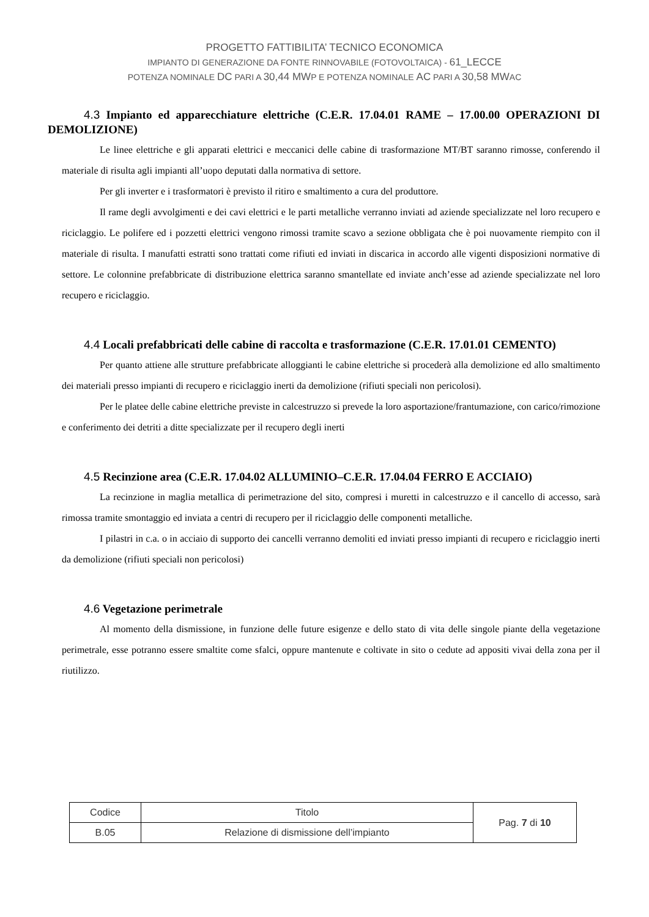PROGETTO FATTIBILITA’ TECNICO ECONOMICA
IMPIANTO DI GENERAZIONE DA FONTE RINNOVABILE (FOTOVOLTAICA) - 61_LECCE
POTENZA NOMINALE DC PARI A 30,44 MWP E POTENZA NOMINALE AC PARI A 30,58 MWAC
4.3 Impianto ed apparecchiature elettriche (C.E.R. 17.04.01 RAME – 17.00.00 OPERAZIONI DI DEMOLIZIONE)
Le linee elettriche e gli apparati elettrici e meccanici delle cabine di trasformazione MT/BT saranno rimosse, conferendo il materiale di risulta agli impianti all’uopo deputati dalla normativa di settore.
Per gli inverter e i trasformatori è previsto il ritiro e smaltimento a cura del produttore.
Il rame degli avvolgimenti e dei cavi elettrici e le parti metalliche verranno inviati ad aziende specializzate nel loro recupero e riciclaggio. Le polifere ed i pozzetti elettrici vengono rimossi tramite scavo a sezione obbligata che è poi nuovamente riempito con il materiale di risulta. I manufatti estratti sono trattati come rifiuti ed inviati in discarica in accordo alle vigenti disposizioni normative di settore. Le colonnine prefabbricate di distribuzione elettrica saranno smantellate ed inviate anch’esse ad aziende specializzate nel loro recupero e riciclaggio.
4.4 Locali prefabbricati delle cabine di raccolta e trasformazione (C.E.R. 17.01.01 CEMENTO)
Per quanto attiene alle strutture prefabbricate alloggianti le cabine elettriche si procederà alla demolizione ed allo smaltimento dei materiali presso impianti di recupero e riciclaggio inerti da demolizione (rifiuti speciali non pericolosi).
Per le platee delle cabine elettriche previste in calcestruzzo si prevede la loro asportazione/frantumazione, con carico/rimozione e conferimento dei detriti a ditte specializzate per il recupero degli inerti
4.5 Recinzione area (C.E.R. 17.04.02 ALLUMINIO–C.E.R. 17.04.04 FERRO E ACCIAIO)
La recinzione in maglia metallica di perimetrazione del sito, compresi i muretti in calcestruzzo e il cancello di accesso, sarà rimossa tramite smontaggio ed inviata a centri di recupero per il riciclaggio delle componenti metalliche.
I pilastri in c.a. o in acciaio di supporto dei cancelli verranno demoliti ed inviati presso impianti di recupero e riciclaggio inerti da demolizione (rifiuti speciali non pericolosi)
4.6 Vegetazione perimetrale
Al momento della dismissione, in funzione delle future esigenze e dello stato di vita delle singole piante della vegetazione perimetrale, esse potranno essere smaltite come sfalci, oppure mantenute e coltivate in sito o cedute ad appositi vivai della zona per il riutilizzo.
| Codice | Titolo | Pag. 7 di 10 |
| B.05 | Relazione di dismissione dell’impianto | |